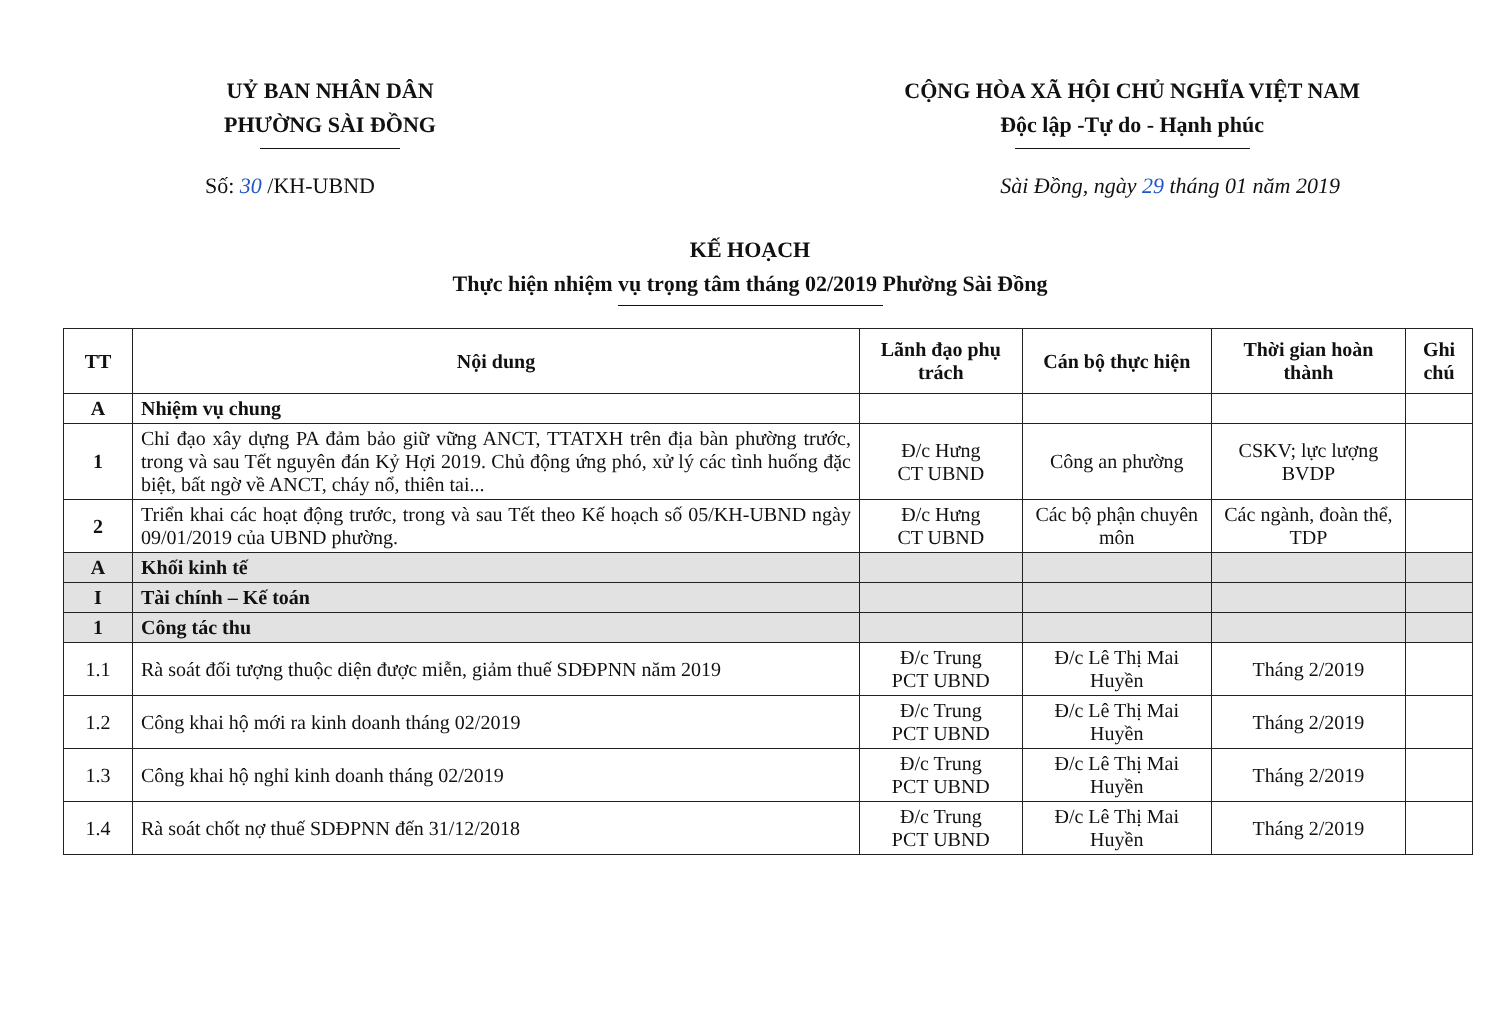UỶ BAN NHÂN DÂN
PHƯỜNG SÀI ĐỒNG
CỘNG HÒA XÃ HỘI CHỦ NGHĨA VIỆT NAM
Độc lập -Tự do - Hạnh phúc
Số: 30 /KH-UBND Sài Đồng, ngày 29 tháng 01 năm 2019
KẾ HOẠCH
Thực hiện nhiệm vụ trọng tâm tháng 02/2019 Phường Sài Đồng
| TT | Nội dung | Lãnh đạo phụ trách | Cán bộ thực hiện | Thời gian hoàn thành | Ghi chú |
| --- | --- | --- | --- | --- | --- |
| A | Nhiệm vụ chung | | | | |
| 1 | Chỉ đạo xây dựng PA đảm bảo giữ vững ANCT, TTATXH trên địa bàn phường trước, trong và sau Tết nguyên đán Kỷ Hợi 2019. Chủ động ứng phó, xử lý các tình huống đặc biệt, bất ngờ về ANCT, cháy nổ, thiên tai... | Đ/c Hưng CT UBND | Công an phường | CSKV; lực lượng BVDP | |
| 2 | Triển khai các hoạt động trước, trong và sau Tết theo Kế hoạch số 05/KH-UBND ngày 09/01/2019 của UBND phường. | Đ/c Hưng CT UBND | Các bộ phận chuyên môn | Các ngành, đoàn thể, TDP | |
| A | Khối kinh tế | | | | |
| I | Tài chính – Kế toán | | | | |
| 1 | Công tác thu | | | | |
| 1.1 | Rà soát đối tượng thuộc diện được miễn, giảm thuế SDĐPNN năm 2019 | Đ/c Trung PCT UBND | Đ/c Lê Thị Mai Huyền | Tháng 2/2019 | |
| 1.2 | Công khai hộ mới ra kinh doanh tháng 02/2019 | Đ/c Trung PCT UBND | Đ/c Lê Thị Mai Huyền | Tháng 2/2019 | |
| 1.3 | Công khai hộ nghỉ kinh doanh tháng 02/2019 | Đ/c Trung PCT UBND | Đ/c Lê Thị Mai Huyền | Tháng 2/2019 | |
| 1.4 | Rà soát chốt nợ thuế SDĐPNN đến 31/12/2018 | Đ/c Trung PCT UBND | Đ/c Lê Thị Mai Huyền | Tháng 2/2019 | |